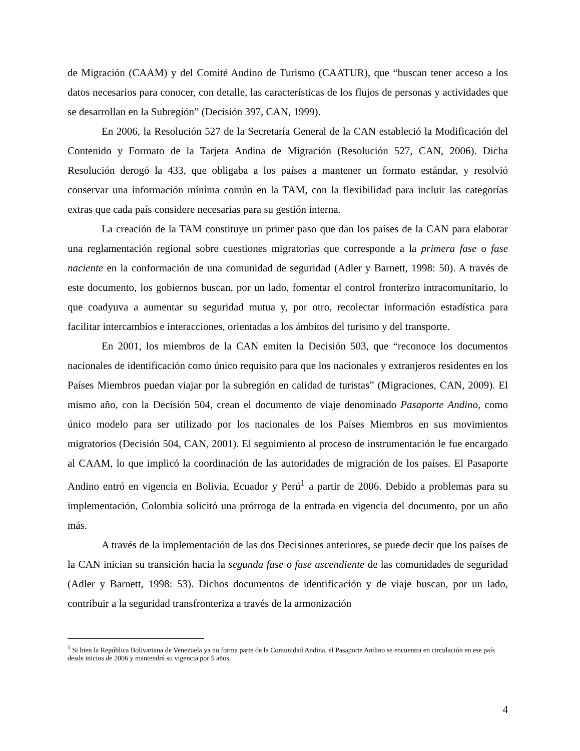de Migración (CAAM) y del Comité Andino de Turismo (CAATUR), que “buscan tener acceso a los datos necesarios para conocer, con detalle, las características de los flujos de personas y actividades que se desarrollan en la Subregión” (Decisión 397, CAN, 1999).
En 2006, la Resolución 527 de la Secretaría General de la CAN estableció la Modificación del Contenido y Formato de la Tarjeta Andina de Migración (Resolución 527, CAN, 2006). Dicha Resolución derogó la 433, que obligaba a los países a mantener un formato estándar, y resolvió conservar una información mínima común en la TAM, con la flexibilidad para incluir las categorías extras que cada país considere necesarias para su gestión interna.
La creación de la TAM constituye un primer paso que dan los países de la CAN para elaborar una reglamentación regional sobre cuestiones migratorias que corresponde a la primera fase o fase naciente en la conformación de una comunidad de seguridad (Adler y Barnett, 1998: 50). A través de este documento, los gobiernos buscan, por un lado, fomentar el control fronterizo intracomunitario, lo que coadyuva a aumentar su seguridad mutua y, por otro, recolectar información estadística para facilitar intercambios e interacciones, orientadas a los ámbitos del turismo y del transporte.
En 2001, los miembros de la CAN emiten la Decisión 503, que “reconoce los documentos nacionales de identificación como único requisito para que los nacionales y extranjeros residentes en los Países Miembros puedan viajar por la subregión en calidad de turistas” (Migraciones, CAN, 2009). El mismo año, con la Decisión 504, crean el documento de viaje denominado Pasaporte Andino, como único modelo para ser utilizado por los nacionales de los Países Miembros en sus movimientos migratorios (Decisión 504, CAN, 2001). El seguimiento al proceso de instrumentación le fue encargado al CAAM, lo que implicó la coordinación de las autoridades de migración de los países. El Pasaporte Andino entró en vigencia en Bolivia, Ecuador y Perú<sup>1</sup> a partir de 2006. Debido a problemas para su implementación, Colombia solicitó una prórroga de la entrada en vigencia del documento, por un año más.
A través de la implementación de las dos Decisiones anteriores, se puede decir que los países de la CAN inician su transición hacia la segunda fase o fase ascendiente de las comunidades de seguridad (Adler y Barnett, 1998: 53). Dichos documentos de identificación y de viaje buscan, por un lado, contribuir a la seguridad transfronteriza a través de la armonización
<sup>1</sup> Si bien la República Bolivariana de Venezuela ya no forma parte de la Comunidad Andina, el Pasaporte Andino se encuentra en circulación en ese país desde inicios de 2006 y mantendrá su vigencia por 5 años.
4